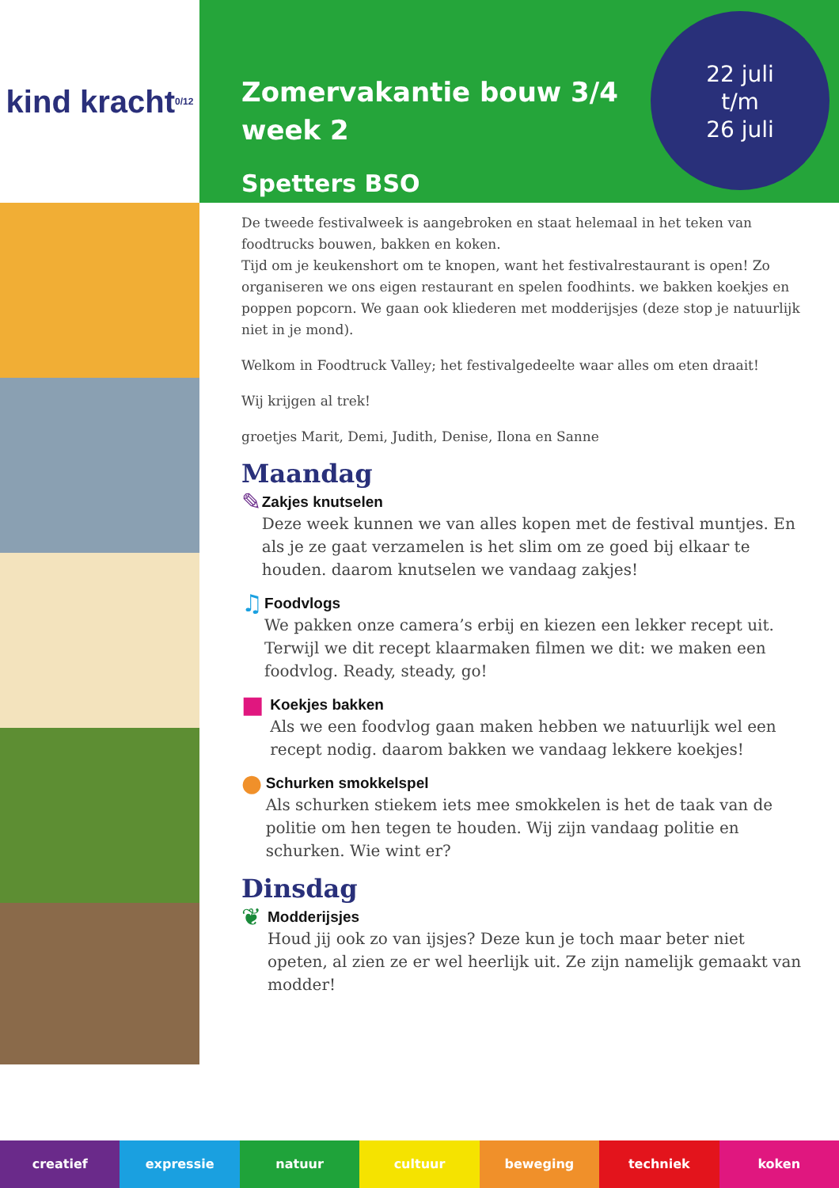kind kracht 0/12
Zomervakantie bouw 3/4
week 2
Spetters BSO
22 juli
t/m
26 juli
De tweede festivalweek is aangebroken en staat helemaal in het teken van foodtrucks bouwen, bakken en koken.
Tijd om je keukenshort om te knopen, want het festivalrestaurant is open! Zo organiseren we ons eigen restaurant en spelen foodhints. we bakken koekjes en poppen popcorn. We gaan ook kliederen met modderijsjes (deze stop je natuurlijk niet in je mond).
Welkom in Foodtruck Valley; het festivalgedeelte waar alles om eten draait!
Wij krijgen al trek!
groetjes Marit, Demi, Judith, Denise, Ilona en Sanne
Maandag
✎
Zakjes knutselen
Deze week kunnen we van alles kopen met de festival muntjes. En als je ze gaat verzamelen is het slim om ze goed bij elkaar te houden. daarom knutselen we vandaag zakjes!
♫
Foodvlogs
We pakken onze camera’s erbij en kiezen een lekker recept uit. Terwijl we dit recept klaarmaken filmen we dit: we maken een foodvlog. Ready, steady, go!
■
Koekjes bakken
Als we een foodvlog gaan maken hebben we natuurlijk wel een recept nodig. daarom bakken we vandaag lekkere koekjes!
●
Schurken smokkelspel
Als schurken stiekem iets mee smokkelen is het de taak van de politie om hen tegen te houden. Wij zijn vandaag politie en schurken. Wie wint er?
Dinsdag
❦
Modderijsjes
Houd jij ook zo van ijsjes? Deze kun je toch maar beter niet opeten, al zien ze er wel heerlijk uit. Ze zijn namelijk gemaakt van modder!
creatief expressie natuur cultuur beweging techniek koken